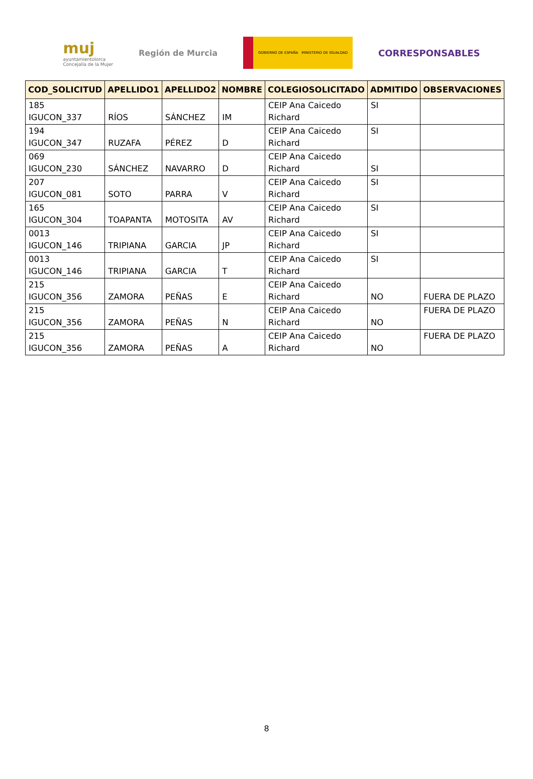muj
ayuntamientolorca
Concejalía de la Mujer
Región de Murcia
GOBIERNO DE ESPAÑA MINISTERIO DE IGUALDAD
CORRESPONSABLES
| COD_SOLICITUD | APELLIDO1 | APELLIDO2 | NOMBRE | COLEGIOSOLICITADO | ADMITIDO | OBSERVACIONES |
| --- | --- | --- | --- | --- | --- | --- |
| 185 IGUCON_337 | RÍOS | SÁNCHEZ | IM | CEIP Ana Caicedo Richard | SI | |
| 194 IGUCON_347 | RUZAFA | PÉREZ | D | CEIP Ana Caicedo Richard | SI | |
| 069 IGUCON_230 | SÁNCHEZ | NAVARRO | D | CEIP Ana Caicedo Richard | SI | |
| 207 IGUCON_081 | SOTO | PARRA | V | CEIP Ana Caicedo Richard | SI | |
| 165 IGUCON_304 | TOAPANTA | MOTOSITA | AV | CEIP Ana Caicedo Richard | SI | |
| 0013 IGUCON_146 | TRIPIANA | GARCIA | JP | CEIP Ana Caicedo Richard | SI | |
| 0013 IGUCON_146 | TRIPIANA | GARCIA | T | CEIP Ana Caicedo Richard | SI | |
| 215 IGUCON_356 | ZAMORA | PEÑAS | E | CEIP Ana Caicedo Richard | NO | FUERA DE PLAZO |
| 215 IGUCON_356 | ZAMORA | PEÑAS | N | CEIP Ana Caicedo Richard | NO | FUERA DE PLAZO |
| 215 IGUCON_356 | ZAMORA | PEÑAS | A | CEIP Ana Caicedo Richard | NO | FUERA DE PLAZO |
8